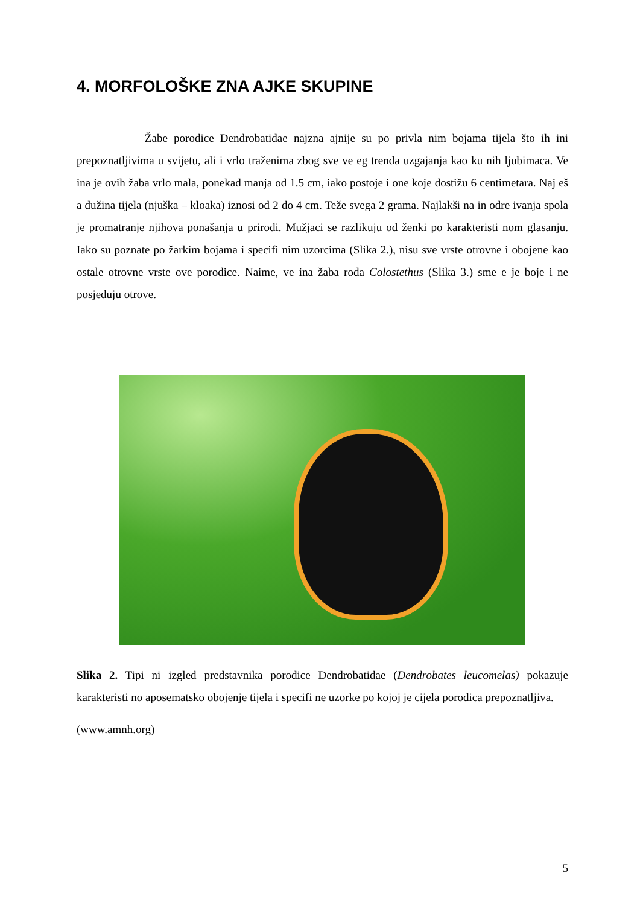4. MORFOLOŠKE ZNA AJKE SKUPINE
Žabe porodice Dendrobatidae najzna ajnije su po privla nim bojama tijela što ih ini prepoznatljivima u svijetu, ali i vrlo traženima zbog sve ve eg trenda uzgajanja kao ku nih ljubimaca. Ve ina je ovih žaba vrlo mala, ponekad manja od 1.5 cm, iako postoje i one koje dostižu 6 centimetara. Naj eš a dužina tijela (njuška – kloaka) iznosi od 2 do 4 cm. Teže svega 2 grama. Najlakši na in odre ivanja spola je promatranje njihova ponašanja u prirodi. Mužjaci se razlikuju od ženki po karakteristi nom glasanju. Iako su poznate po žarkim bojama i specifi nim uzorcima (Slika 2.), nisu sve vrste otrovne i obojene kao ostale otrovne vrste ove porodice. Naime, ve ina žaba roda Colostethus (Slika 3.) sme e je boje i ne posjeduju otrove.
Slika 2. Tipi ni izgled predstavnika porodice Dendrobatidae (Dendrobates leucomelas) pokazuje karakteristi no aposematsko obojenje tijela i specifi ne uzorke po kojoj je cijela porodica prepoznatljiva.
(www.amnh.org)
5